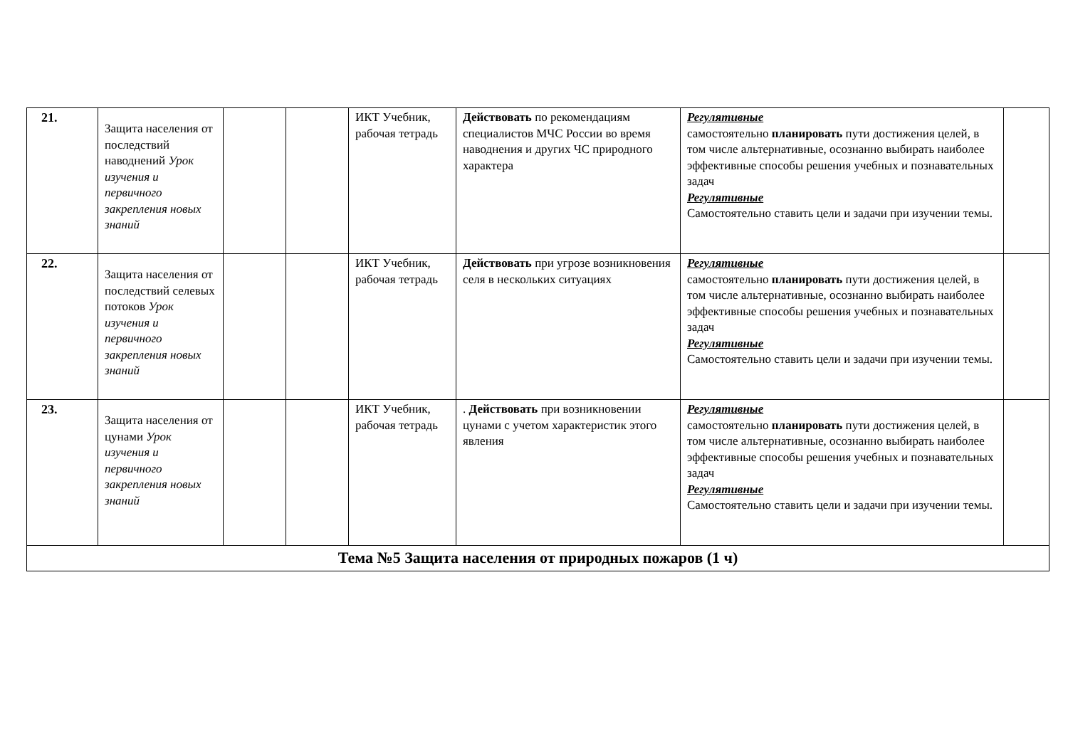| 21. | Защита населения от последствий наводнений Урок изучения и первичного закрепления новых знаний | | | ИКТ Учебник, рабочая тетрадь | Действовать по рекомендациям специалистов МЧС России во время наводнения и других ЧС природного характера | Регулятивные самостоятельно планировать пути достижения целей, в том числе альтернативные, осознанно выбирать наиболее эффективные способы решения учебных и познавательных задач Регулятивные Самостоятельно ставить цели и задачи при изучении темы. | |
| 22. | Защита населения от последствий селевых потоков Урок изучения и первичного закрепления новых знаний | | | ИКТ Учебник, рабочая тетрадь | Действовать при угрозе возникновения селя в нескольких ситуациях | Регулятивные самостоятельно планировать пути достижения целей, в том числе альтернативные, осознанно выбирать наиболее эффективные способы решения учебных и познавательных задач Регулятивные Самостоятельно ставить цели и задачи при изучении темы. | |
| 23. | Защита населения от цунами Урок изучения и первичного закрепления новых знаний | | | ИКТ Учебник, рабочая тетрадь | . Действовать при возникновении цунами с учетом характеристик этого явления | Регулятивные самостоятельно планировать пути достижения целей, в том числе альтернативные, осознанно выбирать наиболее эффективные способы решения учебных и познавательных задач Регулятивные Самостоятельно ставить цели и задачи при изучении темы. | |
| Тема №5 Защита населения от природных пожаров (1 ч) | | | | | | | |